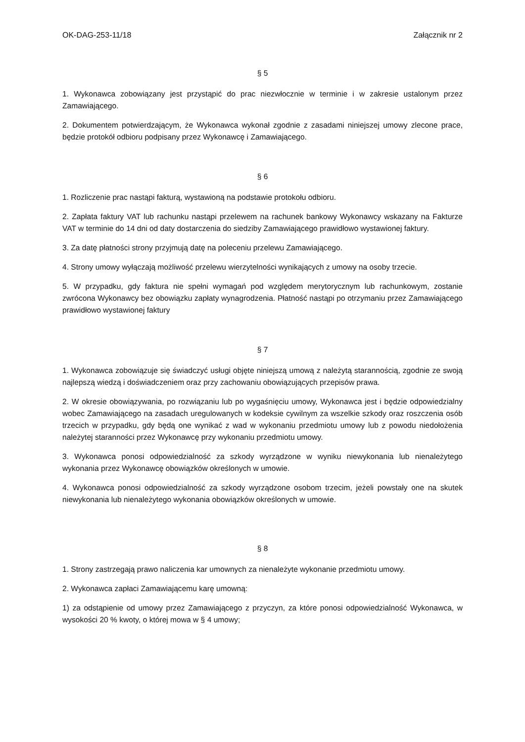OK-DAG-253-11/18 Załącznik nr 2
§ 5
1. Wykonawca zobowiązany jest przystąpić do prac niezwłocznie w terminie i w zakresie ustalonym przez Zamawiającego.
2. Dokumentem potwierdzającym, że Wykonawca wykonał zgodnie z zasadami niniejszej umowy zlecone prace, będzie protokół odbioru podpisany przez Wykonawcę i Zamawiającego.
§ 6
1. Rozliczenie prac nastąpi fakturą, wystawioną na podstawie protokołu odbioru.
2. Zapłata faktury VAT lub rachunku nastąpi przelewem na rachunek bankowy Wykonawcy wskazany na Fakturze VAT w terminie do 14 dni od daty dostarczenia do siedziby Zamawiającego prawidłowo wystawionej faktury.
3. Za datę płatności strony przyjmują datę na poleceniu przelewu Zamawiającego.
4. Strony umowy wyłączają możliwość przelewu wierzytelności wynikających z umowy na osoby trzecie.
5. W przypadku, gdy faktura nie spełni wymagań pod względem merytorycznym lub rachunkowym, zostanie zwrócona Wykonawcy bez obowiązku zapłaty wynagrodzenia. Płatność nastąpi po otrzymaniu przez Zamawiającego prawidłowo wystawionej faktury
§ 7
1. Wykonawca zobowiązuje się świadczyć usługi objęte niniejszą umową z należytą starannością, zgodnie ze swoją najlepszą wiedzą i doświadczeniem oraz przy zachowaniu obowiązujących przepisów prawa.
2. W okresie obowiązywania, po rozwiązaniu lub po wygaśnięciu umowy, Wykonawca jest i będzie odpowiedzialny wobec Zamawiającego na zasadach uregulowanych w kodeksie cywilnym za wszelkie szkody oraz roszczenia osób trzecich w przypadku, gdy będą one wynikać z wad w wykonaniu przedmiotu umowy lub z powodu niedołożenia należytej staranności przez Wykonawcę przy wykonaniu przedmiotu umowy.
3. Wykonawca ponosi odpowiedzialność za szkody wyrządzone w wyniku niewykonania lub nienależytego wykonania przez Wykonawcę obowiązków określonych w umowie.
4. Wykonawca ponosi odpowiedzialność za szkody wyrządzone osobom trzecim, jeżeli powstały one na skutek niewykonania lub nienależytego wykonania obowiązków określonych w umowie.
§ 8
1. Strony zastrzegają prawo naliczenia kar umownych za nienależyte wykonanie przedmiotu umowy.
2. Wykonawca zapłaci Zamawiającemu karę umowną:
1) za odstąpienie od umowy przez Zamawiającego z przyczyn, za które ponosi odpowiedzialność Wykonawca, w wysokości 20 % kwoty, o której mowa w § 4 umowy;